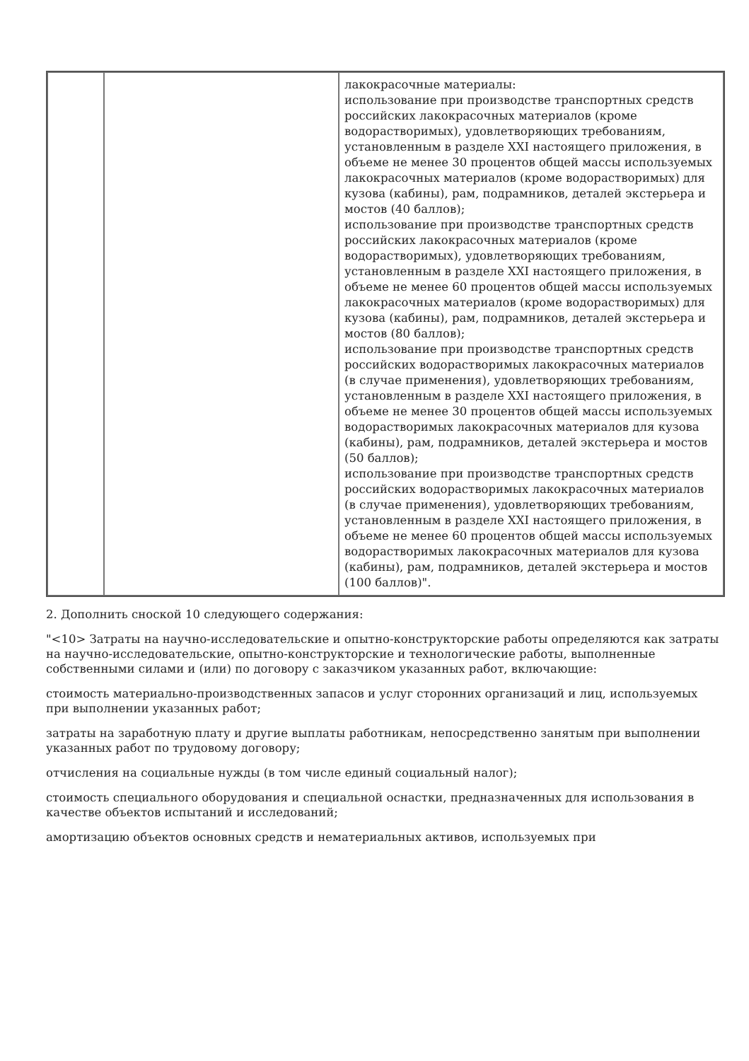| | | лакокрасочные материалы: использование при производстве транспортных средств российских лакокрасочных материалов (кроме водорастворимых), удовлетворяющих требованиям, установленным в разделе XXI настоящего приложения, в объеме не менее 30 процентов общей массы используемых лакокрасочных материалов (кроме водорастворимых) для кузова (кабины), рам, подрамников, деталей экстерьера и мостов (40 баллов); использование при производстве транспортных средств российских лакокрасочных материалов (кроме водорастворимых), удовлетворяющих требованиям, установленным в разделе XXI настоящего приложения, в объеме не менее 60 процентов общей массы используемых лакокрасочных материалов (кроме водорастворимых) для кузова (кабины), рам, подрамников, деталей экстерьера и мостов (80 баллов); использование при производстве транспортных средств российских водорастворимых лакокрасочных материалов (в случае применения), удовлетворяющих требованиям, установленным в разделе XXI настоящего приложения, в объеме не менее 30 процентов общей массы используемых водорастворимых лакокрасочных материалов для кузова (кабины), рам, подрамников, деталей экстерьера и мостов (50 баллов); использование при производстве транспортных средств российских водорастворимых лакокрасочных материалов (в случае применения), удовлетворяющих требованиям, установленным в разделе XXI настоящего приложения, в объеме не менее 60 процентов общей массы используемых водорастворимых лакокрасочных материалов для кузова (кабины), рам, подрамников, деталей экстерьера и мостов (100 баллов)". |
2. Дополнить сноской 10 следующего содержания:
"<10> Затраты на научно-исследовательские и опытно-конструкторские работы определяются как затраты на научно-исследовательские, опытно-конструкторские и технологические работы, выполненные собственными силами и (или) по договору с заказчиком указанных работ, включающие:
стоимость материально-производственных запасов и услуг сторонних организаций и лиц, используемых при выполнении указанных работ;
затраты на заработную плату и другие выплаты работникам, непосредственно занятым при выполнении указанных работ по трудовому договору;
отчисления на социальные нужды (в том числе единый социальный налог);
стоимость специального оборудования и специальной оснастки, предназначенных для использования в качестве объектов испытаний и исследований;
амортизацию объектов основных средств и нематериальных активов, используемых при